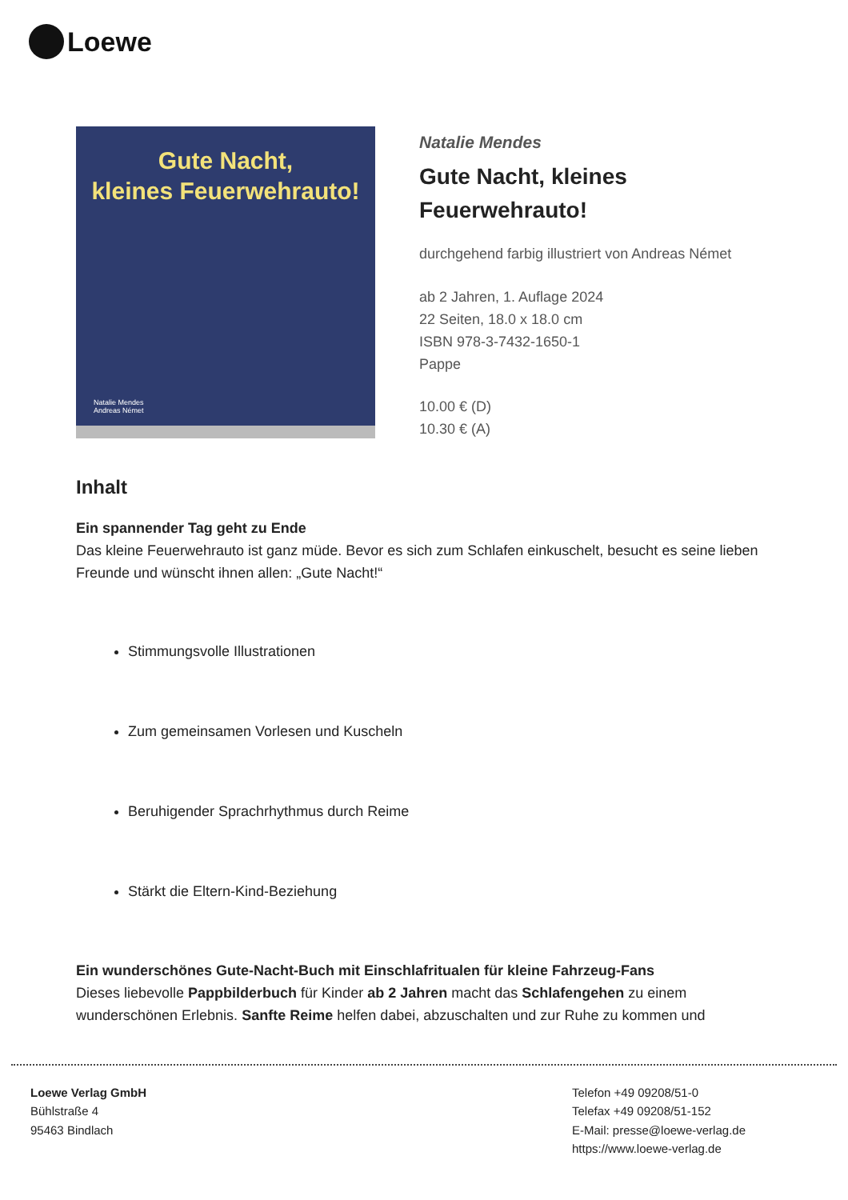Loewe
Gute Nacht,
kleines Feuerwehrauto!
Natalie Mendes
Andreas Német
Natalie Mendes
Gute Nacht, kleines
Feuerwehrauto!
durchgehend farbig illustriert von Andreas Német
ab 2 Jahren, 1. Auflage 2024
22 Seiten, 18.0 x 18.0 cm
ISBN 978-3-7432-1650-1
Pappe
10.00 € (D)
10.30 € (A)
Inhalt
Ein spannender Tag geht zu Ende
Das kleine Feuerwehrauto ist ganz müde. Bevor es sich zum Schlafen einkuschelt, besucht es seine lieben Freunde und wünscht ihnen allen: „Gute Nacht!“
Stimmungsvolle Illustrationen
Zum gemeinsamen Vorlesen und Kuscheln
Beruhigender Sprachrhythmus durch Reime
Stärkt die Eltern-Kind-Beziehung
Ein wunderschönes Gute-Nacht-Buch mit Einschlafritualen für kleine Fahrzeug-Fans
Dieses liebevolle Pappbilderbuch für Kinder ab 2 Jahren macht das Schlafengehen zu einem wunderschönen Erlebnis. Sanfte Reime helfen dabei, abzuschalten und zur Ruhe zu kommen und
Loewe Verlag GmbH
Bühlstraße 4
95463 Bindlach
Telefon +49 09208/51-0
Telefax +49 09208/51-152
E-Mail: presse@loewe-verlag.de
https://www.loewe-verlag.de